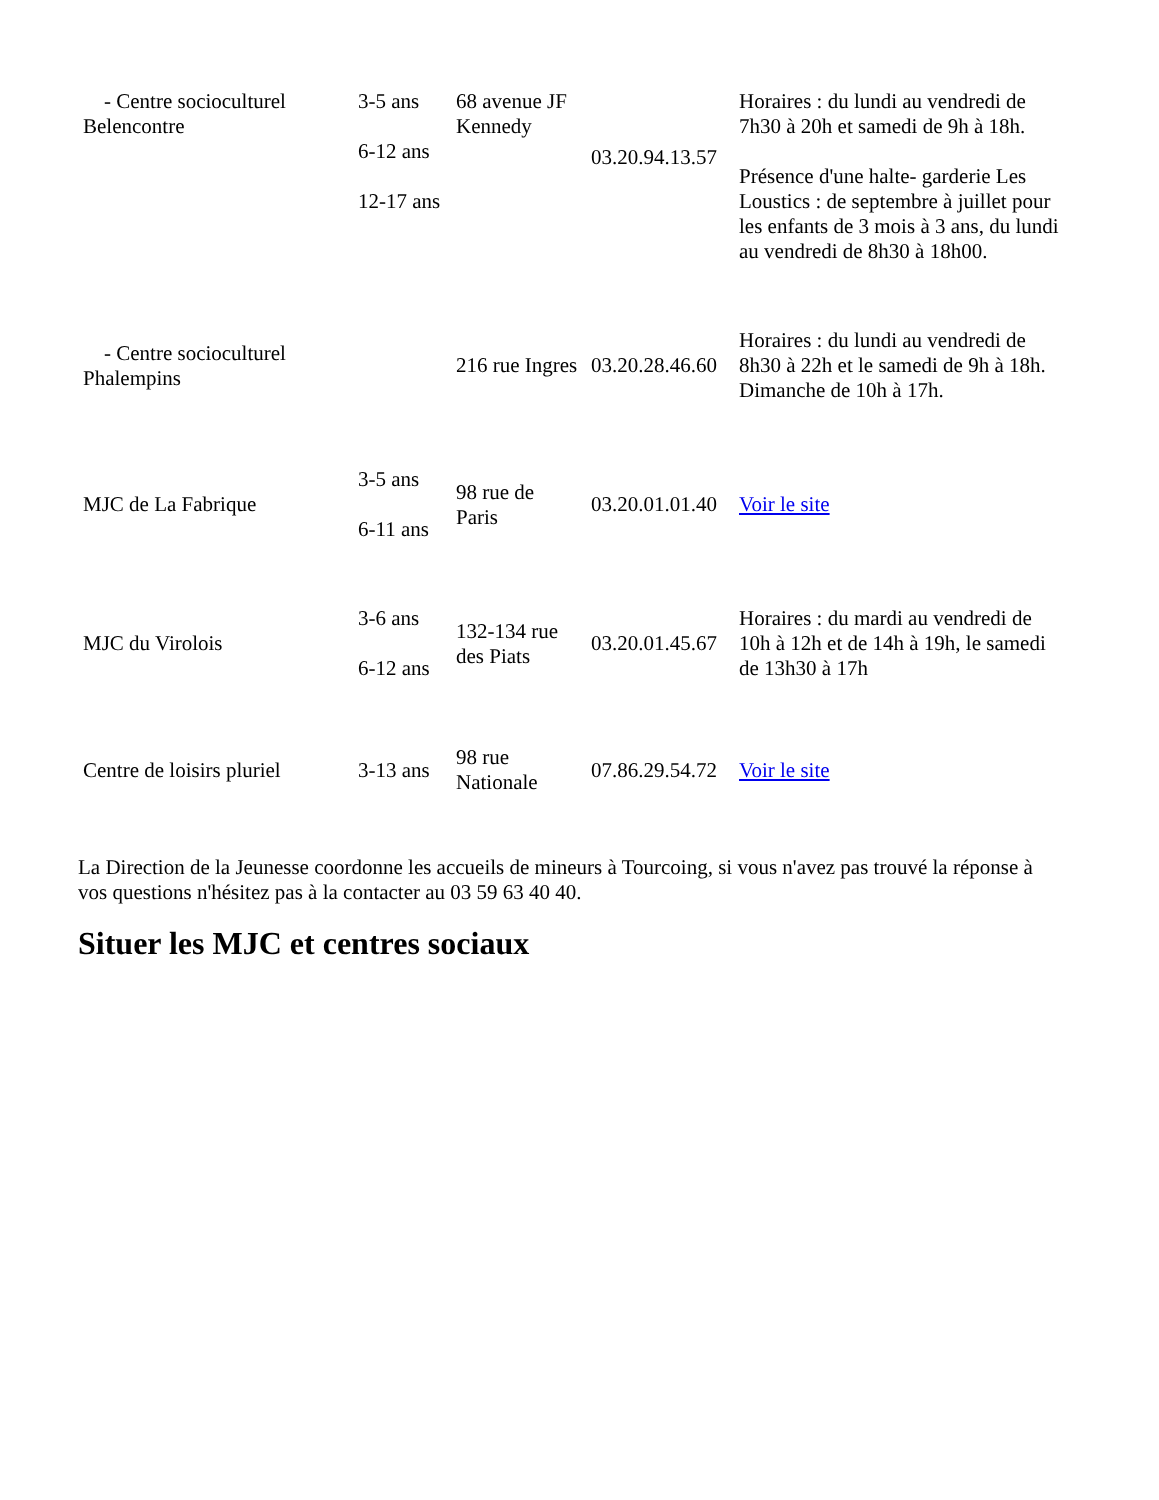| - Centre socioculturel Belencontre | 3-5 ans 6-12 ans 12-17 ans | 68 avenue JF Kennedy | 03.20.94.13.57 | Horaires : du lundi au vendredi de 7h30 à 20h et samedi de 9h à 18h. Présence d'une halte- garderie Les Loustics : de septembre à juillet pour les enfants de 3 mois à 3 ans, du lundi au vendredi de 8h30 à 18h00. |
| - Centre socioculturel Phalempins | | 216 rue Ingres | 03.20.28.46.60 | Horaires : du lundi au vendredi de 8h30 à 22h et le samedi de 9h à 18h. Dimanche de 10h à 17h. |
| MJC de La Fabrique | 3-5 ans 6-11 ans | 98 rue de Paris | 03.20.01.01.40 | Voir le site |
| MJC du Virolois | 3-6 ans 6-12 ans | 132-134 rue des Piats | 03.20.01.45.67 | Horaires : du mardi au vendredi de 10h à 12h et de 14h à 19h, le samedi de 13h30 à 17h |
| Centre de loisirs pluriel | 3-13 ans | 98 rue Nationale | 07.86.29.54.72 | Voir le site |
La Direction de la Jeunesse coordonne les accueils de mineurs à Tourcoing, si vous n'avez pas trouvé la réponse à vos questions n'hésitez pas à la contacter au 03 59 63 40 40.
Situer les MJC et centres sociaux